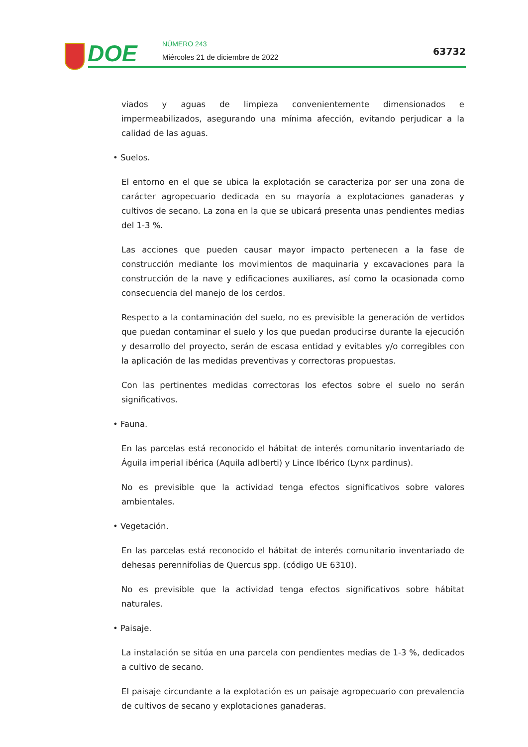DOE NÚMERO 243
Miércoles 21 de diciembre de 2022
63732
viados y aguas de limpieza convenientemente dimensionados e impermeabilizados, asegurando una mínima afección, evitando perjudicar a la calidad de las aguas.
• Suelos.
El entorno en el que se ubica la explotación se caracteriza por ser una zona de carácter agropecuario dedicada en su mayoría a explotaciones ganaderas y cultivos de secano. La zona en la que se ubicará presenta unas pendientes medias del 1-3 %.
Las acciones que pueden causar mayor impacto pertenecen a la fase de construcción mediante los movimientos de maquinaria y excavaciones para la construcción de la nave y edificaciones auxiliares, así como la ocasionada como consecuencia del manejo de los cerdos.
Respecto a la contaminación del suelo, no es previsible la generación de vertidos que puedan contaminar el suelo y los que puedan producirse durante la ejecución y desarrollo del proyecto, serán de escasa entidad y evitables y/o corregibles con la aplicación de las medidas preventivas y correctoras propuestas.
Con las pertinentes medidas correctoras los efectos sobre el suelo no serán significativos.
• Fauna.
En las parcelas está reconocido el hábitat de interés comunitario inventariado de Águila imperial ibérica (Aquila adlberti) y Lince Ibérico (Lynx pardinus).
No es previsible que la actividad tenga efectos significativos sobre valores ambientales.
• Vegetación.
En las parcelas está reconocido el hábitat de interés comunitario inventariado de dehesas perennifolias de Quercus spp. (código UE 6310).
No es previsible que la actividad tenga efectos significativos sobre hábitat naturales.
• Paisaje.
La instalación se sitúa en una parcela con pendientes medias de 1-3 %, dedicados a cultivo de secano.
El paisaje circundante a la explotación es un paisaje agropecuario con prevalencia de cultivos de secano y explotaciones ganaderas.